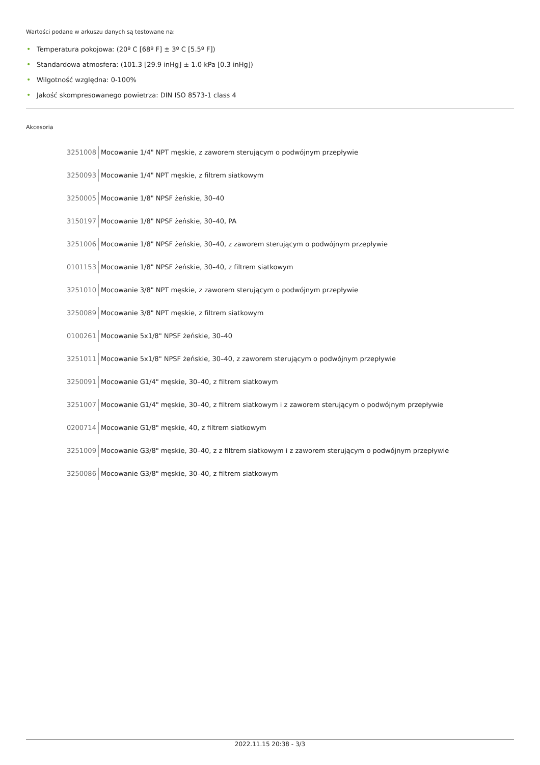Wartości podane w arkuszu danych są testowane na:
• Temperatura pokojowa: (20º C [68º F] ± 3º C [5.5º F])
• Standardowa atmosfera: (101.3 [29.9 inHg] ± 1.0 kPa [0.3 inHg])
• Wilgotność względna: 0-100%
• Jakość skompresowanego powietrza: DIN ISO 8573-1 class 4
Akcesoria
3251008 Mocowanie 1/4" NPT męskie, z zaworem sterującym o podwójnym przepływie
3250093 Mocowanie 1/4" NPT męskie, z filtrem siatkowym
3250005 Mocowanie 1/8" NPSF żeńskie, 30–40
3150197 Mocowanie 1/8" NPSF żeńskie, 30–40, PA
3251006 Mocowanie 1/8" NPSF żeńskie, 30–40, z zaworem sterującym o podwójnym przepływie
0101153 Mocowanie 1/8" NPSF żeńskie, 30–40, z filtrem siatkowym
3251010 Mocowanie 3/8" NPT męskie, z zaworem sterującym o podwójnym przepływie
3250089 Mocowanie 3/8" NPT męskie, z filtrem siatkowym
0100261 Mocowanie 5x1/8" NPSF żeńskie, 30–40
3251011 Mocowanie 5x1/8" NPSF żeńskie, 30–40, z zaworem sterującym o podwójnym przepływie
3250091 Mocowanie G1/4" męskie, 30–40, z filtrem siatkowym
3251007 Mocowanie G1/4" męskie, 30–40, z filtrem siatkowym i z zaworem sterującym o podwójnym przepływie
0200714 Mocowanie G1/8" męskie, 40, z filtrem siatkowym
3251009 Mocowanie G3/8" męskie, 30–40, z z filtrem siatkowym i z zaworem sterującym o podwójnym przepływie
3250086 Mocowanie G3/8" męskie, 30–40, z filtrem siatkowym
2022.11.15 20:38 - 3/3